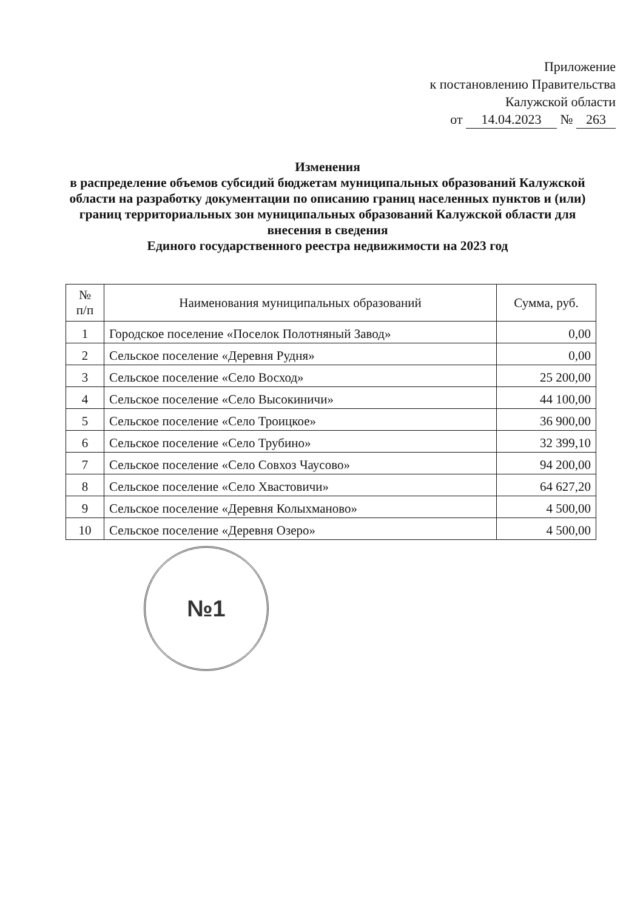Приложение
к постановлению Правительства
Калужской области
от 14.04.2023 № 263
Изменения
в распределение объемов субсидий бюджетам муниципальных образований Калужской области на разработку документации по описанию границ населенных пунктов и (или) границ территориальных зон муниципальных образований Калужской области для внесения в сведения
Единого государственного реестра недвижимости на 2023 год
| № п/п | Наименования муниципальных образований | Сумма, руб. |
| --- | --- | --- |
| 1 | Городское поселение «Поселок Полотняный Завод» | 0,00 |
| 2 | Сельское поселение «Деревня Рудня» | 0,00 |
| 3 | Сельское поселение «Село Восход» | 25 200,00 |
| 4 | Сельское поселение «Село Высокиничи» | 44 100,00 |
| 5 | Сельское поселение «Село Троицкое» | 36 900,00 |
| 6 | Сельское поселение «Село Трубино» | 32 399,10 |
| 7 | Сельское поселение «Село Совхоз Чаусово» | 94 200,00 |
| 8 | Сельское поселение «Село Хвастовичи» | 64 627,20 |
| 9 | Сельское поселение «Деревня Колыхманово» | 4 500,00 |
| 10 | Сельское поселение «Деревня Озеро» | 4 500,00 |
№1